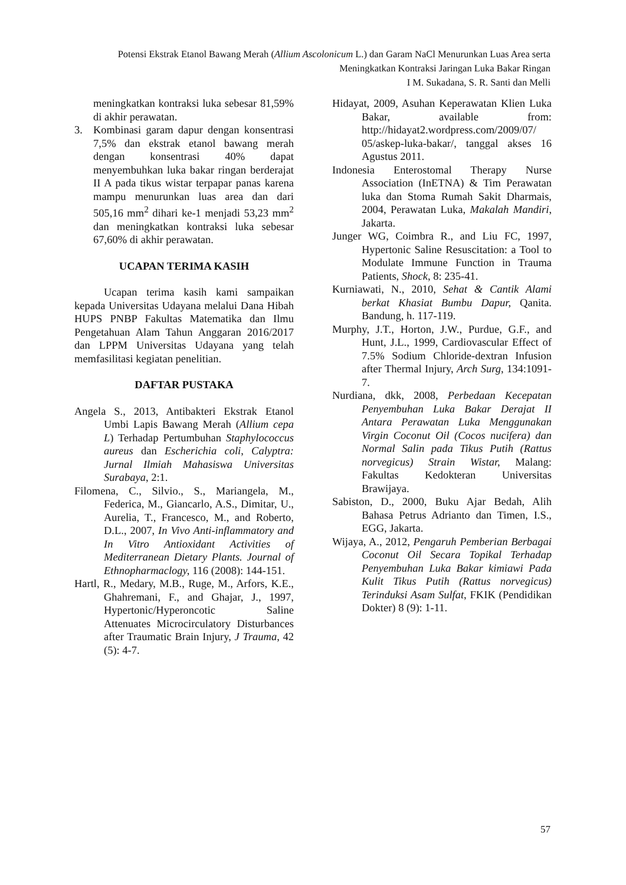Potensi Ekstrak Etanol Bawang Merah (Allium Ascolonicum L.) dan Garam NaCl Menurunkan Luas Area serta
Meningkatkan Kontraksi Jaringan Luka Bakar Ringan
I M. Sukadana, S. R. Santi dan Melli
meningkatkan kontraksi luka sebesar 81,59% di akhir perawatan.
3. Kombinasi garam dapur dengan konsentrasi 7,5% dan ekstrak etanol bawang merah dengan konsentrasi 40% dapat menyembuhkan luka bakar ringan berderajat II A pada tikus wistar terpapar panas karena mampu menurunkan luas area dan dari 505,16 mm<sup>2</sup> dihari ke-1 menjadi 53,23 mm<sup>2</sup> dan meningkatkan kontraksi luka sebesar 67,60% di akhir perawatan.
UCAPAN TERIMA KASIH
Ucapan terima kasih kami sampaikan kepada Universitas Udayana melalui Dana Hibah HUPS PNBP Fakultas Matematika dan Ilmu Pengetahuan Alam Tahun Anggaran 2016/2017 dan LPPM Universitas Udayana yang telah memfasilitasi kegiatan penelitian.
DAFTAR PUSTAKA
Angela S., 2013, Antibakteri Ekstrak Etanol Umbi Lapis Bawang Merah (Allium cepa L) Terhadap Pertumbuhan Staphylococcus aureus dan Escherichia coli, Calyptra: Jurnal Ilmiah Mahasiswa Universitas Surabaya, 2:1.
Filomena, C., Silvio., S., Mariangela, M., Federica, M., Giancarlo, A.S., Dimitar, U., Aurelia, T., Francesco, M., and Roberto, D.L., 2007, In Vivo Anti-inflammatory and In Vitro Antioxidant Activities of Mediterranean Dietary Plants. Journal of Ethnopharmaclogy, 116 (2008): 144-151.
Hartl, R., Medary, M.B., Ruge, M., Arfors, K.E., Ghahremani, F., and Ghajar, J., 1997, Hypertonic/Hyperoncotic Saline Attenuates Microcirculatory Disturbances after Traumatic Brain Injury, J Trauma, 42 (5): 4-7.
Hidayat, 2009, Asuhan Keperawatan Klien Luka Bakar, available from: http://hidayat2.wordpress.com/2009/07/ 05/askep-luka-bakar/, tanggal akses 16 Agustus 2011.
Indonesia Enterostomal Therapy Nurse Association (InETNA) & Tim Perawatan luka dan Stoma Rumah Sakit Dharmais, 2004, Perawatan Luka, Makalah Mandiri, Jakarta.
Junger WG, Coimbra R., and Liu FC, 1997, Hypertonic Saline Resuscitation: a Tool to Modulate Immune Function in Trauma Patients, Shock, 8: 235-41.
Kurniawati, N., 2010, Sehat & Cantik Alami berkat Khasiat Bumbu Dapur, Qanita. Bandung, h. 117-119.
Murphy, J.T., Horton, J.W., Purdue, G.F., and Hunt, J.L., 1999, Cardiovascular Effect of 7.5% Sodium Chloride-dextran Infusion after Thermal Injury, Arch Surg, 134:1091-7.
Nurdiana, dkk, 2008, Perbedaan Kecepatan Penyembuhan Luka Bakar Derajat II Antara Perawatan Luka Menggunakan Virgin Coconut Oil (Cocos nucifera) dan Normal Salin pada Tikus Putih (Rattus norvegicus) Strain Wistar, Malang: Fakultas Kedokteran Universitas Brawijaya.
Sabiston, D., 2000, Buku Ajar Bedah, Alih Bahasa Petrus Adrianto dan Timen, I.S., EGG, Jakarta.
Wijaya, A., 2012, Pengaruh Pemberian Berbagai Coconut Oil Secara Topikal Terhadap Penyembuhan Luka Bakar kimiawi Pada Kulit Tikus Putih (Rattus norvegicus) Terinduksi Asam Sulfat, FKIK (Pendidikan Dokter) 8 (9): 1-11.
57